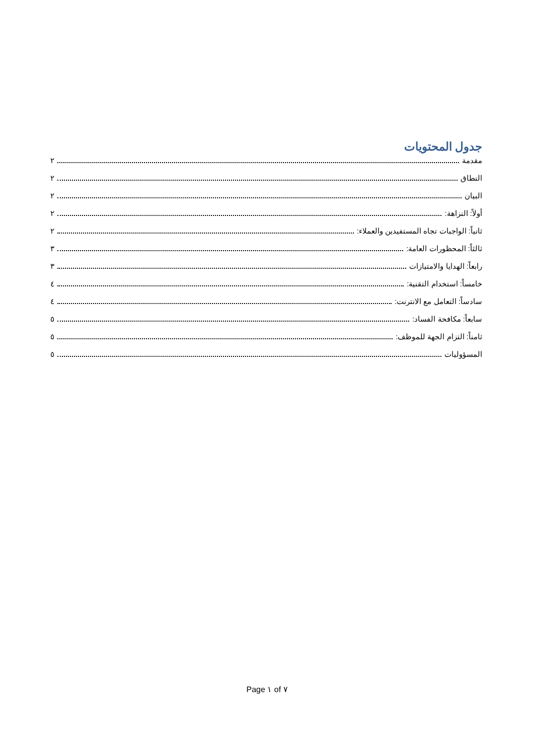جدول المحتويات
مقدمة ٢
النطاق ٢
البيان ٢
أولاً: النزاهة: ٢
ثانياً: الواجبات تجاه المستفيدين والعملاء: ٢
ثالثاً: المحظورات العامة: ٣
رابعاً: الهدايا والامتيازات ٣
خامساً: استخدام التقنية: ٤
سادساً: التعامل مع الانترنت: ٤
سابعاً: مكافحة الفساد: ٥
ثامناً: التزام الجهة للموظف: ٥
المسؤوليات ٥
Page ١ of ٧